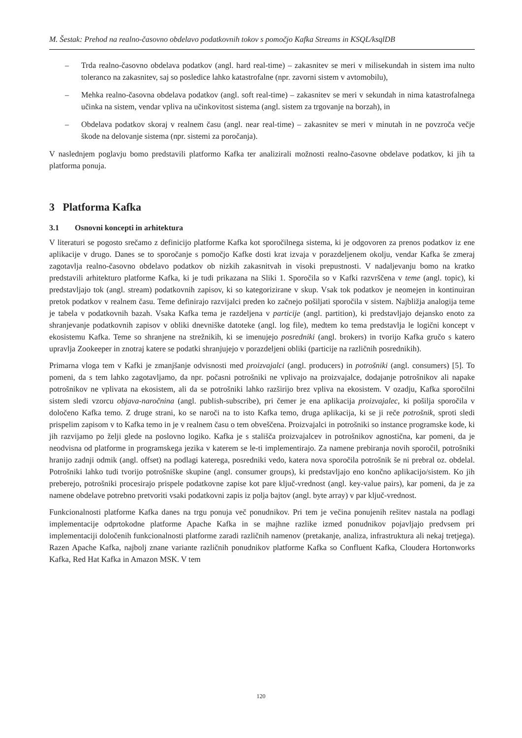M. Šestak: Prehod na realno-časovno obdelavo podatkovnih tokov s pomočjo Kafka Streams in KSQL/ksqlDB
– Trda realno-časovno obdelava podatkov (angl. hard real-time) – zakasnitev se meri v milisekundah in sistem ima nulto toleranco na zakasnitev, saj so posledice lahko katastrofalne (npr. zavorni sistem v avtomobilu),
– Mehka realno-časovna obdelava podatkov (angl. soft real-time) – zakasnitev se meri v sekundah in nima katastrofalnega učinka na sistem, vendar vpliva na učinkovitost sistema (angl. sistem za trgovanje na borzah), in
– Obdelava podatkov skoraj v realnem času (angl. near real-time) – zakasnitev se meri v minutah in ne povzroča večje škode na delovanje sistema (npr. sistemi za poročanja).
V naslednjem poglavju bomo predstavili platformo Kafka ter analizirali možnosti realno-časovne obdelave podatkov, ki jih ta platforma ponuja.
3 Platforma Kafka
3.1 Osnovni koncepti in arhitektura
V literaturi se pogosto srečamo z definicijo platforme Kafka kot sporočilnega sistema, ki je odgovoren za prenos podatkov iz ene aplikacije v drugo. Danes se to sporočanje s pomočjo Kafke dosti krat izvaja v porazdeljenem okolju, vendar Kafka še zmeraj zagotavlja realno-časovno obdelavo podatkov ob nizkih zakasnitvah in visoki prepustnosti. V nadaljevanju bomo na kratko predstavili arhitekturo platforme Kafka, ki je tudi prikazana na Sliki 1. Sporočila so v Kafki razvrščena v teme (angl. topic), ki predstavljajo tok (angl. stream) podatkovnih zapisov, ki so kategorizirane v skup. Vsak tok podatkov je neomejen in kontinuiran pretok podatkov v realnem času. Teme definirajo razvijalci preden ko začnejo pošiljati sporočila v sistem. Najbližja analogija teme je tabela v podatkovnih bazah. Vsaka Kafka tema je razdeljena v particije (angl. partition), ki predstavljajo dejansko enoto za shranjevanje podatkovnih zapisov v obliki dnevniške datoteke (angl. log file), medtem ko tema predstavlja le logični koncept v ekosistemu Kafka. Teme so shranjene na strežnikih, ki se imenujejo posredniki (angl. brokers) in tvorijo Kafka gručo s katero upravlja Zookeeper in znotraj katere se podatki shranjujejo v porazdeljeni obliki (particije na različnih posrednikih).
Primarna vloga tem v Kafki je zmanjšanje odvisnosti med proizvajalci (angl. producers) in potrošniki (angl. consumers) [5]. To pomeni, da s tem lahko zagotavljamo, da npr. počasni potrošniki ne vplivajo na proizvajalce, dodajanje potrošnikov ali napake potrošnikov ne vplivata na ekosistem, ali da se potrošniki lahko razširijo brez vpliva na ekosistem. V ozadju, Kafka sporočilni sistem sledi vzorcu objava-naročnina (angl. publish-subscribe), pri čemer je ena aplikacija proizvajalec, ki pošilja sporočila v določeno Kafka temo. Z druge strani, ko se naroči na to isto Kafka temo, druga aplikacija, ki se ji reče potrošnik, sproti sledi prispelim zapisom v to Kafka temo in je v realnem času o tem obveščena. Proizvajalci in potrošniki so instance programske kode, ki jih razvijamo po želji glede na poslovno logiko. Kafka je s stališča proizvajalcev in potrošnikov agnostična, kar pomeni, da je neodvisna od platforme in programskega jezika v katerem se le-ti implementirajo. Za namene prebiranja novih sporočil, potrošniki hranijo zadnji odmik (angl. offset) na podlagi katerega, posredniki vedo, katera nova sporočila potrošnik še ni prebral oz. obdelal. Potrošniki lahko tudi tvorijo potrošniške skupine (angl. consumer groups), ki predstavljajo eno končno aplikacijo/sistem. Ko jih preberejo, potrošniki procesirajo prispele podatkovne zapise kot pare ključ-vrednost (angl. key-value pairs), kar pomeni, da je za namene obdelave potrebno pretvoriti vsaki podatkovni zapis iz polja bajtov (angl. byte array) v par ključ-vrednost.
Funkcionalnosti platforme Kafka danes na trgu ponuja več ponudnikov. Pri tem je večina ponujenih rešitev nastala na podlagi implementacije odprtokodne platforme Apache Kafka in se majhne razlike izmed ponudnikov pojavljajo predvsem pri implementaciji določenih funkcionalnosti platforme zaradi različnih namenov (pretakanje, analiza, infrastruktura ali nekaj tretjega). Razen Apache Kafka, najbolj znane variante različnih ponudnikov platforme Kafka so Confluent Kafka, Cloudera Hortonworks Kafka, Red Hat Kafka in Amazon MSK. V tem
120